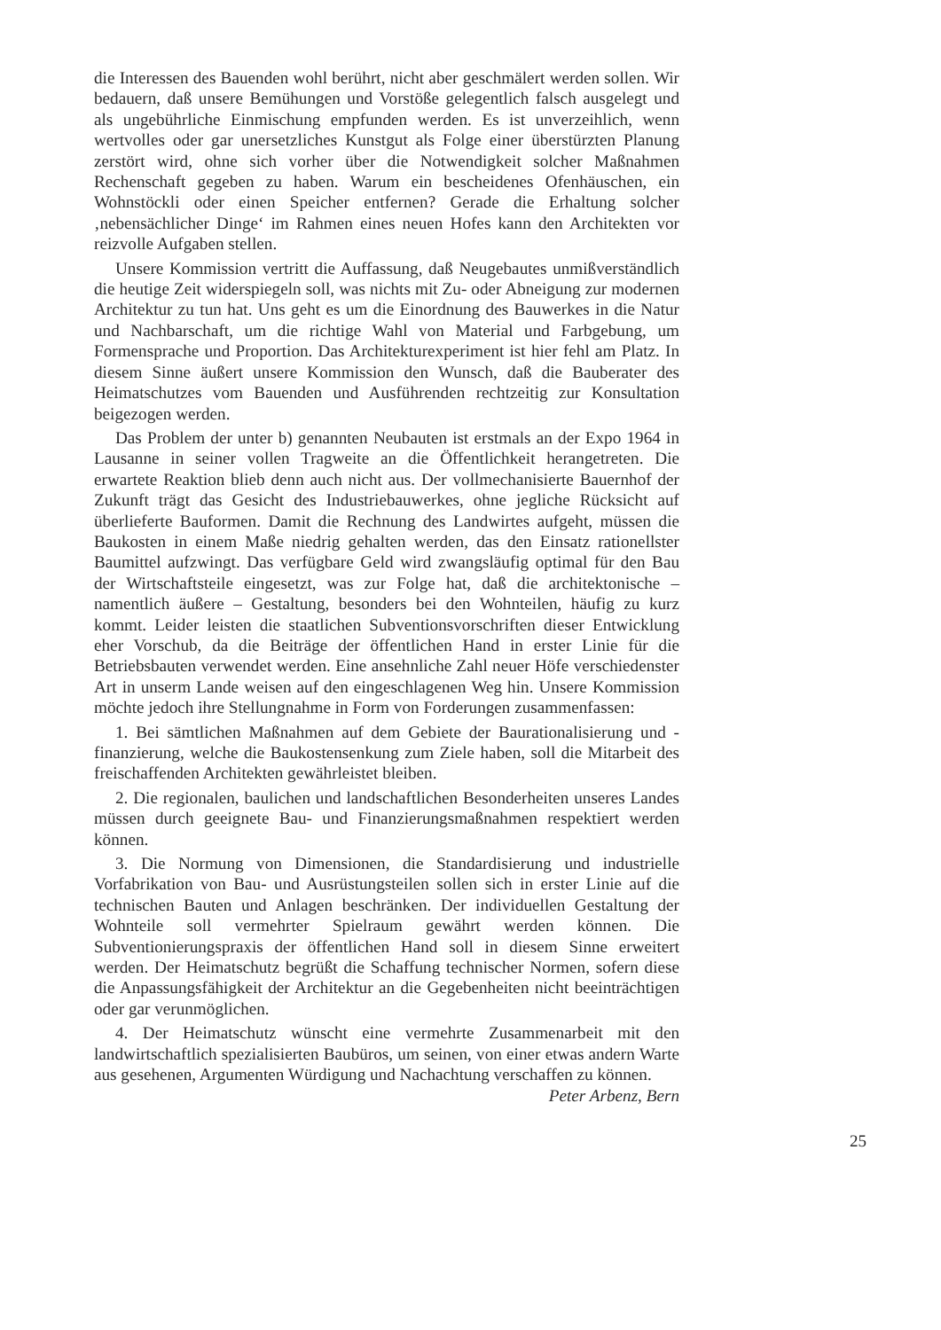die Interessen des Bauenden wohl berührt, nicht aber geschmälert werden sollen. Wir bedauern, daß unsere Bemühungen und Vorstöße gelegentlich falsch ausgelegt und als ungebührliche Einmischung empfunden werden. Es ist unverzeihlich, wenn wertvolles oder gar unersetzliches Kunstgut als Folge einer überstürzten Planung zerstört wird, ohne sich vorher über die Notwendigkeit solcher Maßnahmen Rechenschaft gegeben zu haben. Warum ein bescheidenes Ofenhäuschen, ein Wohnstöckli oder einen Speicher entfernen? Gerade die Erhaltung solcher ‚nebensächlicher Dinge‘ im Rahmen eines neuen Hofes kann den Architekten vor reizvolle Aufgaben stellen.
Unsere Kommission vertritt die Auffassung, daß Neugebautes unmißverständlich die heutige Zeit widerspiegeln soll, was nichts mit Zu- oder Abneigung zur modernen Architektur zu tun hat. Uns geht es um die Einordnung des Bauwerkes in die Natur und Nachbarschaft, um die richtige Wahl von Material und Farbgebung, um Formensprache und Proportion. Das Architekturexperiment ist hier fehl am Platz. In diesem Sinne äußert unsere Kommission den Wunsch, daß die Bauberater des Heimatschutzes vom Bauenden und Ausführenden rechtzeitig zur Konsultation beigezogen werden.
Das Problem der unter b) genannten Neubauten ist erstmals an der Expo 1964 in Lausanne in seiner vollen Tragweite an die Öffentlichkeit herangetreten. Die erwartete Reaktion blieb denn auch nicht aus. Der vollmechanisierte Bauernhof der Zukunft trägt das Gesicht des Industriebauwerkes, ohne jegliche Rücksicht auf überlieferte Bauformen. Damit die Rechnung des Landwirtes aufgeht, müssen die Baukosten in einem Maße niedrig gehalten werden, das den Einsatz rationellster Baumittel aufzwingt. Das verfügbare Geld wird zwangsläufig optimal für den Bau der Wirtschaftsteile eingesetzt, was zur Folge hat, daß die architektonische – namentlich äußere – Gestaltung, besonders bei den Wohnteilen, häufig zu kurz kommt. Leider leisten die staatlichen Subventionsvorschriften dieser Entwicklung eher Vorschub, da die Beiträge der öffentlichen Hand in erster Linie für die Betriebsbauten verwendet werden. Eine ansehnliche Zahl neuer Höfe verschiedenster Art in unserm Lande weisen auf den eingeschlagenen Weg hin. Unsere Kommission möchte jedoch ihre Stellungnahme in Form von Forderungen zusammenfassen:
1. Bei sämtlichen Maßnahmen auf dem Gebiete der Baurationalisierung und -finanzierung, welche die Baukostensenkung zum Ziele haben, soll die Mitarbeit des freischaffenden Architekten gewährleistet bleiben.
2. Die regionalen, baulichen und landschaftlichen Besonderheiten unseres Landes müssen durch geeignete Bau- und Finanzierungsmaßnahmen respektiert werden können.
3. Die Normung von Dimensionen, die Standardisierung und industrielle Vorfabrikation von Bau- und Ausrüstungsteilen sollen sich in erster Linie auf die technischen Bauten und Anlagen beschränken. Der individuellen Gestaltung der Wohnteile soll vermehrter Spielraum gewährt werden können. Die Subventionierungspraxis der öffentlichen Hand soll in diesem Sinne erweitert werden. Der Heimatschutz begrüßt die Schaffung technischer Normen, sofern diese die Anpassungsfähigkeit der Architektur an die Gegebenheiten nicht beeinträchtigen oder gar verunmöglichen.
4. Der Heimatschutz wünscht eine vermehrte Zusammenarbeit mit den landwirtschaftlich spezialisierten Baubüros, um seinen, von einer etwas andern Warte aus gesehenen, Argumenten Würdigung und Nachachtung verschaffen zu können. Peter Arbenz, Bern
25